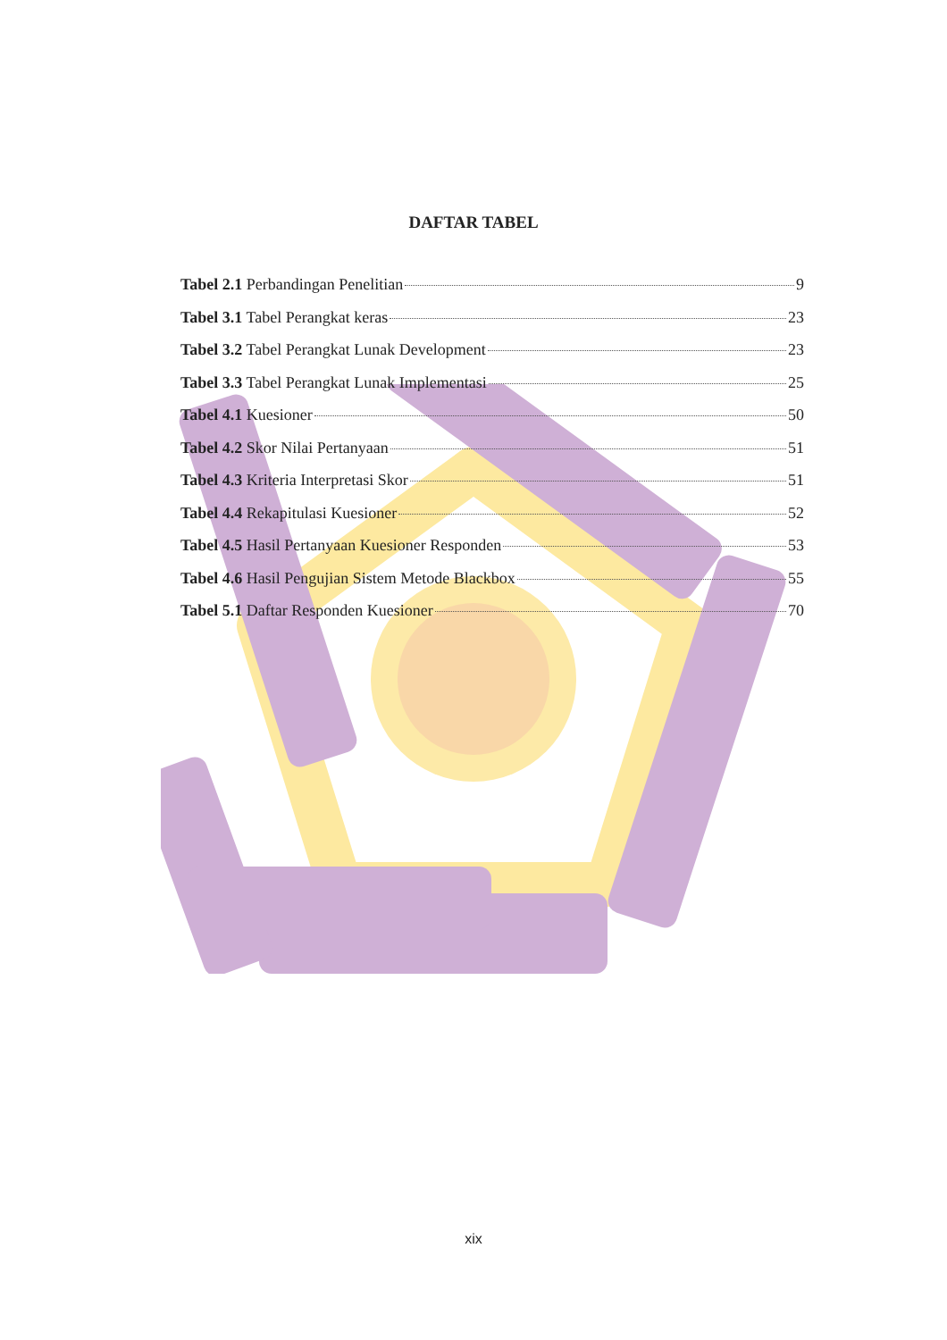DAFTAR TABEL
Tabel 2.1 Perbandingan Penelitian 9
Tabel 3.1 Tabel Perangkat keras 23
Tabel 3.2 Tabel Perangkat Lunak Development 23
Tabel 3.3 Tabel Perangkat Lunak Implementasi 25
Tabel 4.1 Kuesioner 50
Tabel 4.2 Skor Nilai Pertanyaan 51
Tabel 4.3 Kriteria Interpretasi Skor 51
Tabel 4.4 Rekapitulasi Kuesioner 52
Tabel 4.5 Hasil Pertanyaan Kuesioner Responden 53
Tabel 4.6 Hasil Pengujian Sistem Metode Blackbox 55
Tabel 5.1 Daftar Responden Kuesioner 70
xix